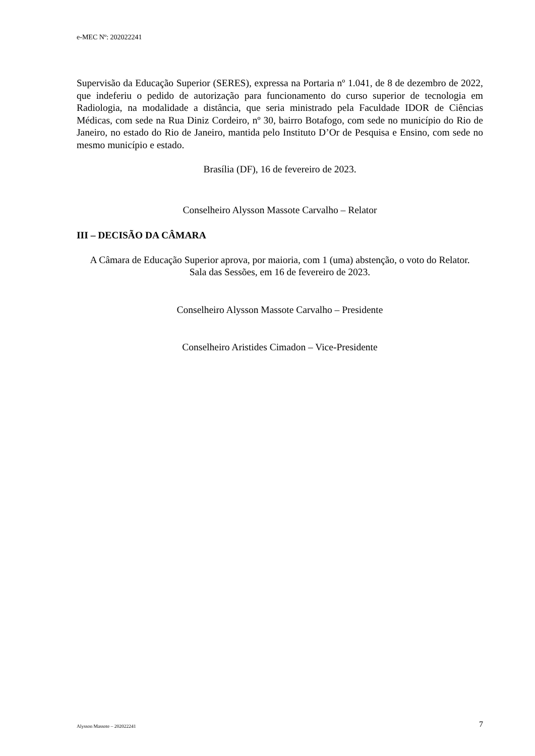e-MEC Nº: 202022241
Supervisão da Educação Superior (SERES), expressa na Portaria nº 1.041, de 8 de dezembro de 2022, que indeferiu o pedido de autorização para funcionamento do curso superior de tecnologia em Radiologia, na modalidade a distância, que seria ministrado pela Faculdade IDOR de Ciências Médicas, com sede na Rua Diniz Cordeiro, nº 30, bairro Botafogo, com sede no município do Rio de Janeiro, no estado do Rio de Janeiro, mantida pelo Instituto D’Or de Pesquisa e Ensino, com sede no mesmo município e estado.
Brasília (DF), 16 de fevereiro de 2023.
Conselheiro Alysson Massote Carvalho – Relator
III – DECISÃO DA CÂMARA
A Câmara de Educação Superior aprova, por maioria, com 1 (uma) abstenção, o voto do Relator.
Sala das Sessões, em 16 de fevereiro de 2023.
Conselheiro Alysson Massote Carvalho – Presidente
Conselheiro Aristides Cimadon – Vice-Presidente
Alysson Massote – 202022241 7